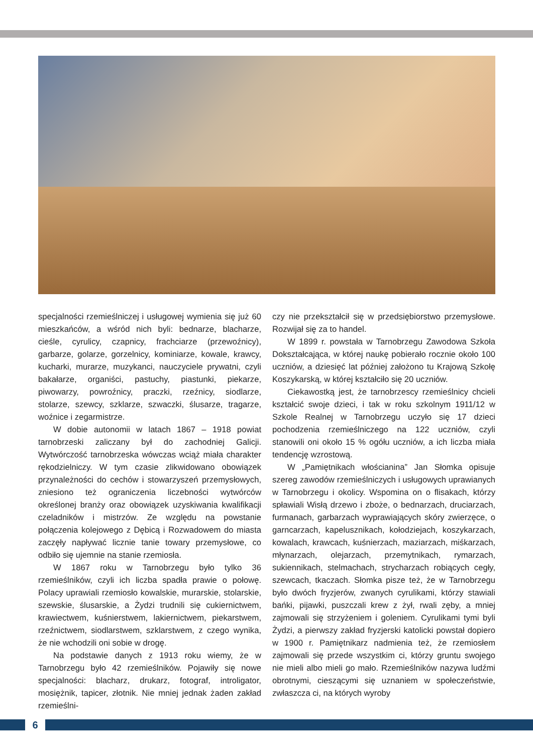specjalności rzemieślniczej i usługowej wymienia się już 60 mieszkańców, a wśród nich byli: bednarze, blacharze, cieśle, cyrulicy, czapnicy, frachciarze (przewoźnicy), garbarze, golarze, gorzelnicy, kominiarze, kowale, krawcy, kucharki, murarze, muzykanci, nauczyciele prywatni, czyli bakałarze, organiści, pastuchy, piastunki, piekarze, piwowarzy, powroźnicy, praczki, rzeźnicy, siodlarze, stolarze, szewcy, szklarze, szwaczki, ślusarze, tragarze, woźnice i zegarmistrze.
W dobie autonomii w latach 1867 – 1918 powiat tarnobrzeski zaliczany był do zachodniej Galicji. Wytwórczość tarnobrzeska wówczas wciąż miała charakter rękodzielniczy. W tym czasie zlikwidowano obowiązek przynależności do cechów i stowarzyszeń przemysłowych, zniesiono też ograniczenia liczebności wytwórców określonej branży oraz obowiązek uzyskiwania kwalifikacji czeladników i mistrzów. Ze względu na powstanie połączenia kolejowego z Dębicą i Rozwadowem do miasta zaczęły napływać licznie tanie towary przemysłowe, co odbiło się ujemnie na stanie rzemiosła.
W 1867 roku w Tarnobrzegu było tylko 36 rzemieślników, czyli ich liczba spadła prawie o połowę. Polacy uprawiali rzemiosło kowalskie, murarskie, stolarskie, szewskie, ślusarskie, a Żydzi trudnili się cukiernictwem, krawiectwem, kuśnierstwem, lakiernictwem, piekarstwem, rzeźnictwem, siodlarstwem, szklarstwem, z czego wynika, że nie wchodzili oni sobie w drogę.
Na podstawie danych z 1913 roku wiemy, że w Tarnobrzegu było 42 rzemieślników. Pojawiły się nowe specjalności: blacharz, drukarz, fotograf, introligator, mosiężnik, tapicer, złotnik. Nie mniej jednak żaden zakład rzemieślni-
czy nie przekształcił się w przedsiębiorstwo przemysłowe. Rozwijał się za to handel.
W 1899 r. powstała w Tarnobrzegu Zawodowa Szkoła Dokształcająca, w której naukę pobierało rocznie około 100 uczniów, a dziesięć lat później założono tu Krajową Szkołę Koszykarską, w której kształciło się 20 uczniów.
Ciekawostką jest, że tarnobrzescy rzemieślnicy chcieli kształcić swoje dzieci, i tak w roku szkolnym 1911/12 w Szkole Realnej w Tarnobrzegu uczyło się 17 dzieci pochodzenia rzemieślniczego na 122 uczniów, czyli stanowili oni około 15 % ogółu uczniów, a ich liczba miała tendencję wzrostową.
W „Pamiętnikach włościanina” Jan Słomka opisuje szereg zawodów rzemieślniczych i usługowych uprawianych w Tarnobrzegu i okolicy. Wspomina on o flisakach, którzy spławiali Wisłą drzewo i zboże, o bednarzach, druciarzach, furmanach, garbarzach wyprawiających skóry zwierzęce, o garncarzach, kapelusznikach, kołodziejach, koszykarzach, kowalach, krawcach, kuśnierzach, maziarzach, miśkarzach, młynarzach, olejarzach, przemytnikach, rymarzach, sukiennikach, stelmachach, strycharzach robiących cegły, szewcach, tkaczach. Słomka pisze też, że w Tarnobrzegu było dwóch fryzjerów, zwanych cyrulikami, którzy stawiali bańki, pijawki, puszczali krew z żył, rwali zęby, a mniej zajmowali się strzyżeniem i goleniem. Cyrulikami tymi byli Żydzi, a pierwszy zakład fryzjerski katolicki powstał dopiero w 1900 r. Pamiętnikarz nadmienia też, że rzemiosłem zajmowali się przede wszystkim ci, którzy gruntu swojego nie mieli albo mieli go mało. Rzemieślników nazywa ludźmi obrotnymi, cieszącymi się uznaniem w społeczeństwie, zwłaszcza ci, na których wyroby
6